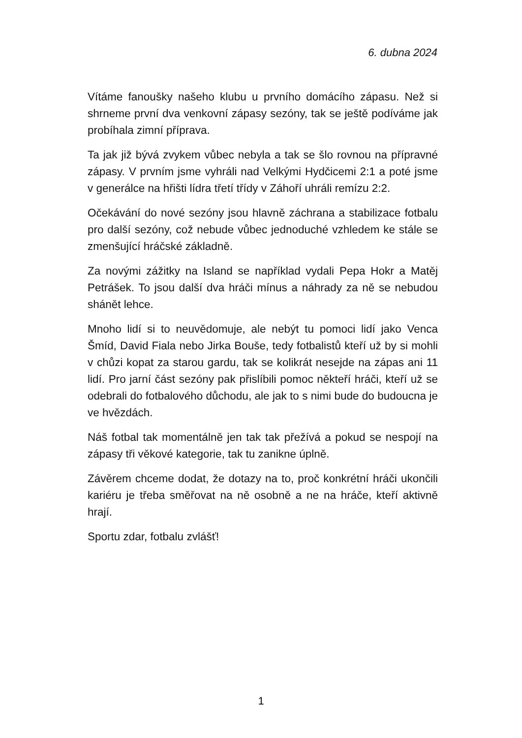6. dubna 2024
Vítáme fanoušky našeho klubu u prvního domácího zápasu. Než si shrneme první dva venkovní zápasy sezóny, tak se ještě podíváme jak probíhala zimní příprava.
Ta jak již bývá zvykem vůbec nebyla a tak se šlo rovnou na přípravné zápasy. V prvním jsme vyhráli nad Velkými Hydčicemi 2:1 a poté jsme v generálce na hřišti lídra třetí třídy v Záhoří uhráli remízu 2:2.
Očekávání do nové sezóny jsou hlavně záchrana a stabilizace fotbalu pro další sezóny, což nebude vůbec jednoduché vzhledem ke stále se zmenšující hráčské základně.
Za novými zážitky na Island se například vydali Pepa Hokr a Matěj Petrášek. To jsou další dva hráči mínus a náhrady za ně se nebudou shánět lehce.
Mnoho lidí si to neuvědomuje, ale nebýt tu pomoci lidí jako Venca Šmíd, David Fiala nebo Jirka Bouše, tedy fotbalistů kteří už by si mohli v chůzi kopat za starou gardu, tak se kolikrát nesejde na zápas ani 11 lidí. Pro jarní část sezóny pak přislíbili pomoc někteří hráči, kteří už se odebrali do fotbalového důchodu, ale jak to s nimi bude do budoucna je ve hvězdách.
Náš fotbal tak momentálně jen tak tak přežívá a pokud se nespojí na zápasy tři věkové kategorie, tak tu zanikne úplně.
Závěrem chceme dodat, že dotazy na to, proč konkrétní hráči ukončili kariéru je třeba směřovat na ně osobně a ne na hráče, kteří aktivně hrají.
Sportu zdar, fotbalu zvlášť!
1